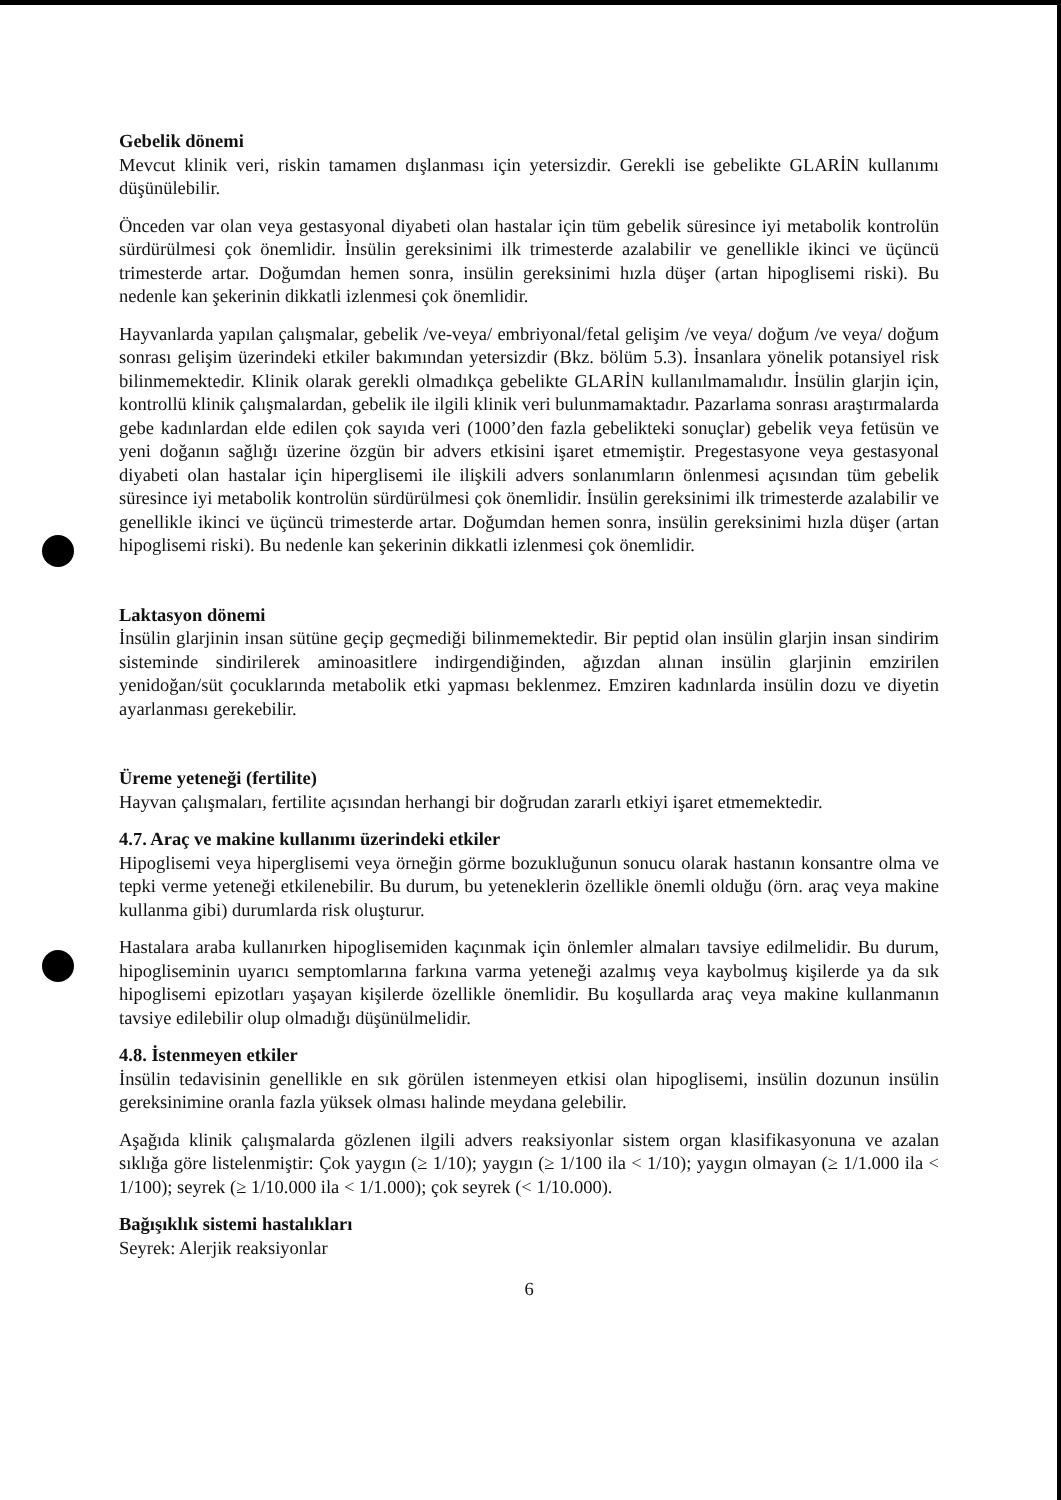Gebelik dönemi
Mevcut klinik veri, riskin tamamen dışlanması için yetersizdir. Gerekli ise gebelikte GLARİN kullanımı düşünülebilir.
Önceden var olan veya gestasyonal diyabeti olan hastalar için tüm gebelik süresince iyi metabolik kontrolün sürdürülmesi çok önemlidir. İnsülin gereksinimi ilk trimesterde azalabilir ve genellikle ikinci ve üçüncü trimesterde artar. Doğumdan hemen sonra, insülin gereksinimi hızla düşer (artan hipoglisemi riski). Bu nedenle kan şekerinin dikkatli izlenmesi çok önemlidir.
Hayvanlarda yapılan çalışmalar, gebelik /ve-veya/ embriyonal/fetal gelişim /ve veya/ doğum /ve veya/ doğum sonrası gelişim üzerindeki etkiler bakımından yetersizdir (Bkz. bölüm 5.3). İnsanlara yönelik potansiyel risk bilinmemektedir. Klinik olarak gerekli olmadıkça gebelikte GLARİN kullanılmamalıdır. İnsülin glarjin için, kontrollü klinik çalışmalardan, gebelik ile ilgili klinik veri bulunmamaktadır. Pazarlama sonrası araştırmalarda gebe kadınlardan elde edilen çok sayıda veri (1000’den fazla gebelikteki sonuçlar) gebelik veya fetüsün ve yeni doğanın sağlığı üzerine özgün bir advers etkisini işaret etmemiştir. Pregestasyone veya gestasyonal diyabeti olan hastalar için hiperglisemi ile ilişkili advers sonlanımların önlenmesi açısından tüm gebelik süresince iyi metabolik kontrolün sürdürülmesi çok önemlidir. İnsülin gereksinimi ilk trimesterde azalabilir ve genellikle ikinci ve üçüncü trimesterde artar. Doğumdan hemen sonra, insülin gereksinimi hızla düşer (artan hipoglisemi riski). Bu nedenle kan şekerinin dikkatli izlenmesi çok önemlidir.
Laktasyon dönemi
İnsülin glarjinin insan sütüne geçip geçmediği bilinmemektedir. Bir peptid olan insülin glarjin insan sindirim sisteminde sindirilerek aminoasitlere indirgendiğinden, ağızdan alınan insülin glarjinin emzirilen yenidoğan/süt çocuklarında metabolik etki yapması beklenmez. Emziren kadınlarda insülin dozu ve diyetin ayarlanması gerekebilir.
Üreme yeteneği (fertilite)
Hayvan çalışmaları, fertilite açısından herhangi bir doğrudan zararlı etkiyi işaret etmemektedir.
4.7. Araç ve makine kullanımı üzerindeki etkiler
Hipoglisemi veya hiperglisemi veya örneğin görme bozukluğunun sonucu olarak hastanın konsantre olma ve tepki verme yeteneği etkilenebilir. Bu durum, bu yeteneklerin özellikle önemli olduğu (örn. araç veya makine kullanma gibi) durumlarda risk oluşturur.
Hastalara araba kullanırken hipoglisemiden kaçınmak için önlemler almaları tavsiye edilmelidir. Bu durum, hipogliseminin uyarıcı semptomlarına farkına varma yeteneği azalmış veya kaybolmuş kişilerde ya da sık hipoglisemi epizotları yaşayan kişilerde özellikle önemlidir. Bu koşullarda araç veya makine kullanmanın tavsiye edilebilir olup olmadığı düşünülmelidir.
4.8. İstenmeyen etkiler
İnsülin tedavisinin genellikle en sık görülen istenmeyen etkisi olan hipoglisemi, insülin dozunun insülin gereksinimine oranla fazla yüksek olması halinde meydana gelebilir.
Aşağıda klinik çalışmalarda gözlenen ilgili advers reaksiyonlar sistem organ klasifikasyonuna ve azalan sıklığa göre listelenmiştir: Çok yaygın (≥ 1/10); yaygın (≥ 1/100 ila < 1/10); yaygın olmayan (≥ 1/1.000 ila < 1/100); seyrek (≥ 1/10.000 ila < 1/1.000); çok seyrek (< 1/10.000).
Bağışıklık sistemi hastalıkları
Seyrek: Alerjik reaksiyonlar
6